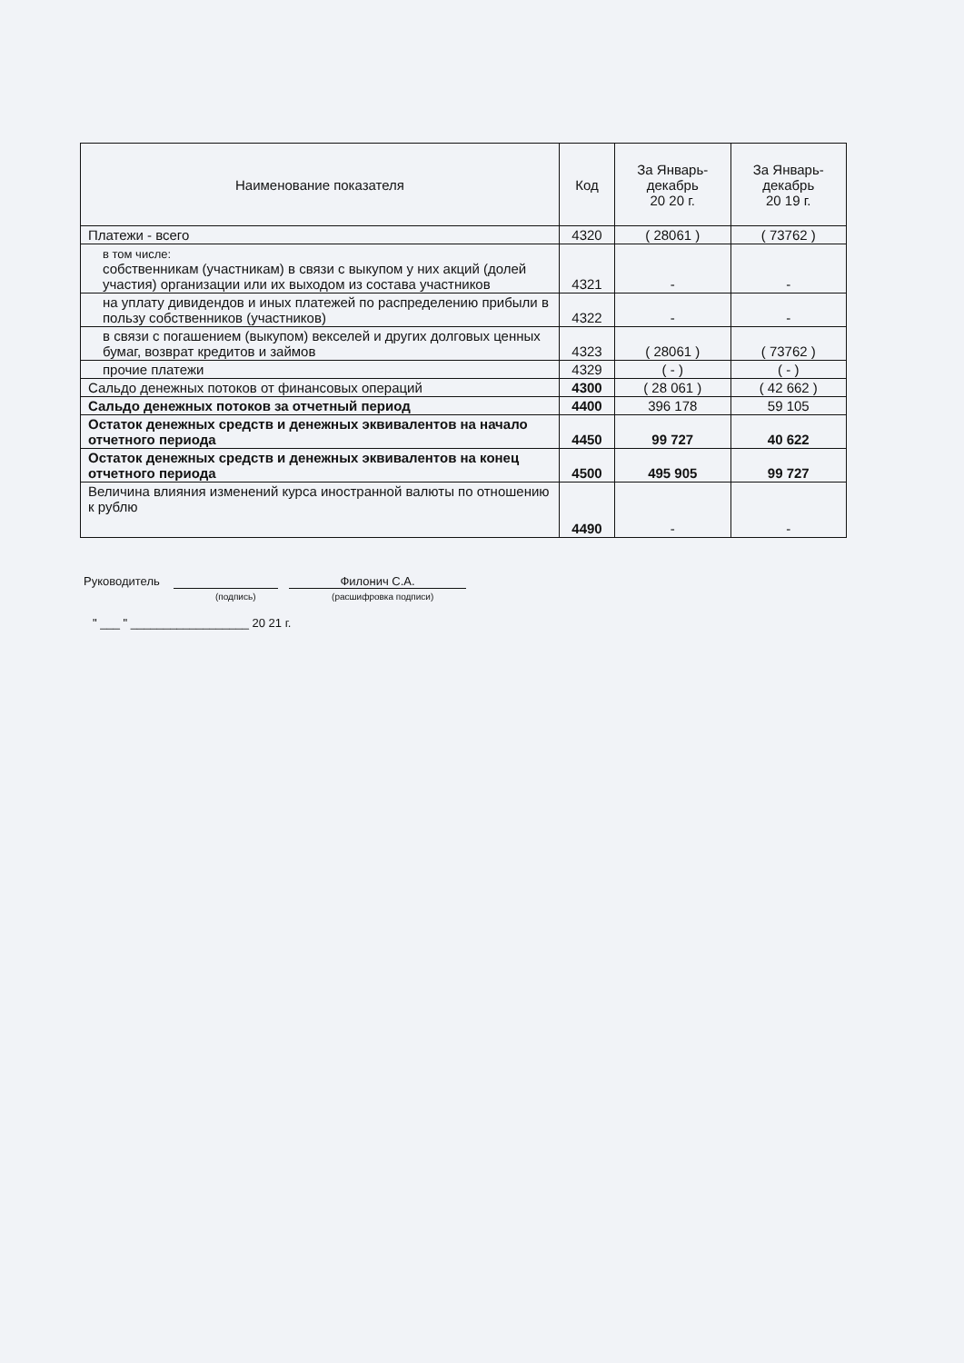| Наименование показателя | Код | За Январь-декабрь 20 20 г. | За Январь-декабрь 20 19 г. |
| --- | --- | --- | --- |
| Платежи - всего | 4320 | ( 28061 ) | ( 73762 ) |
| в том числе: собственникам (участникам) в связи с выкупом у них акций (долей участия) организации или их выходом из состава участников | 4321 | - | - |
| на уплату дивидендов и иных платежей по распределению прибыли в пользу собственников (участников) | 4322 | - | - |
| в связи с погашением (выкупом) векселей и других долговых ценных бумаг, возврат кредитов и займов | 4323 | ( 28061 ) | ( 73762 ) |
| прочие платежи | 4329 | ( - ) | ( - ) |
| Сальдо денежных потоков от финансовых операций | 4300 | ( 28 061 ) | ( 42 662 ) |
| Сальдо денежных потоков за отчетный период | 4400 | 396 178 | 59 105 |
| Остаток денежных средств и денежных эквивалентов на начало отчетного периода | 4450 | 99 727 | 40 622 |
| Остаток денежных средств и денежных эквивалентов на конец отчетного периода | 4500 | 495 905 | 99 727 |
| Величина влияния изменений курса иностранной валюты по отношению к рублю | 4490 | - | - |
Руководитель Филонич С.А.
(подпись) (расшифровка подписи)
" ___ " __________________ 20 21 г.